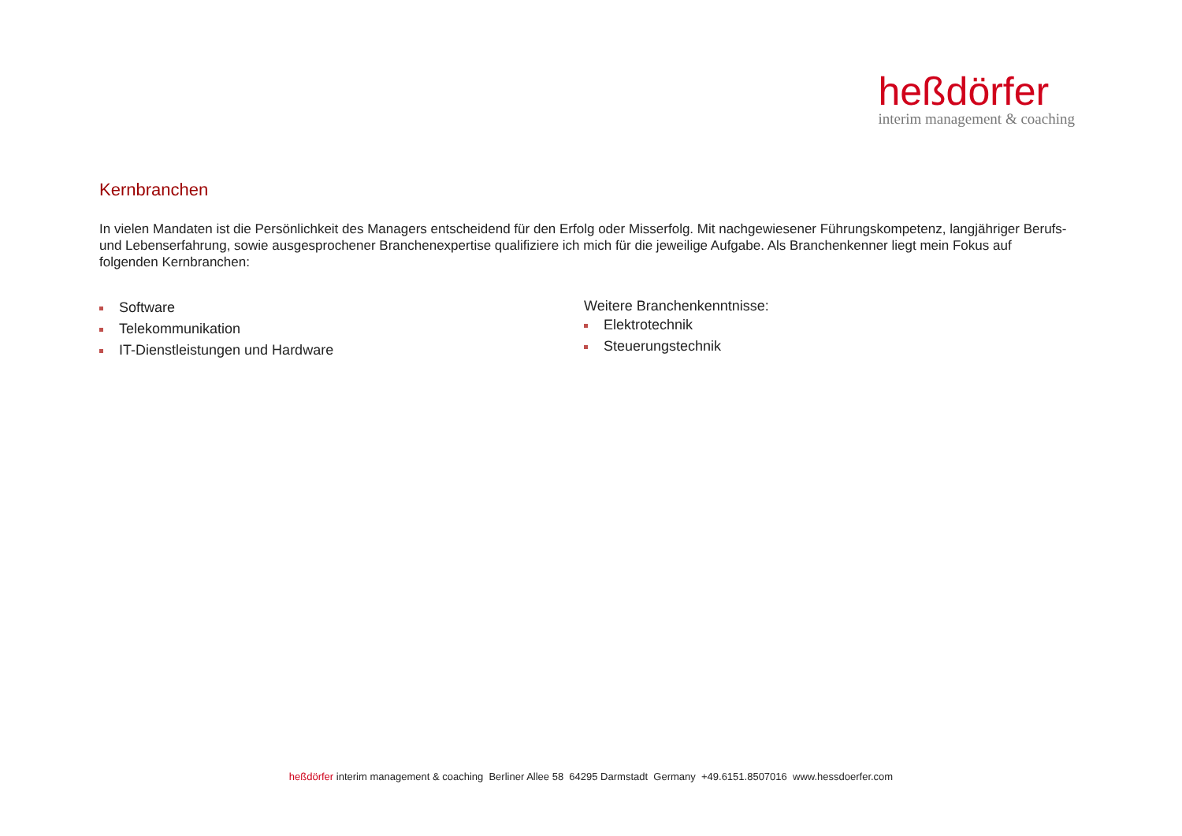heßdörfer
interim management & coaching
Kernbranchen
In vielen Mandaten ist die Persönlichkeit des Managers entscheidend für den Erfolg oder Misserfolg. Mit nachgewiesener Führungskompetenz, langjähriger Berufs- und Lebenserfahrung, sowie ausgesprochener Branchenexpertise qualifiziere ich mich für die jeweilige Aufgabe. Als Branchenkenner liegt mein Fokus auf folgenden Kernbranchen:
Software
Telekommunikation
IT-Dienstleistungen und Hardware
Weitere Branchenkenntnisse:
Elektrotechnik
Steuerungstechnik
heßdörfer interim management & coaching Berliner Allee 58 64295 Darmstadt Germany +49.6151.8507016 www.hessdoerfer.com